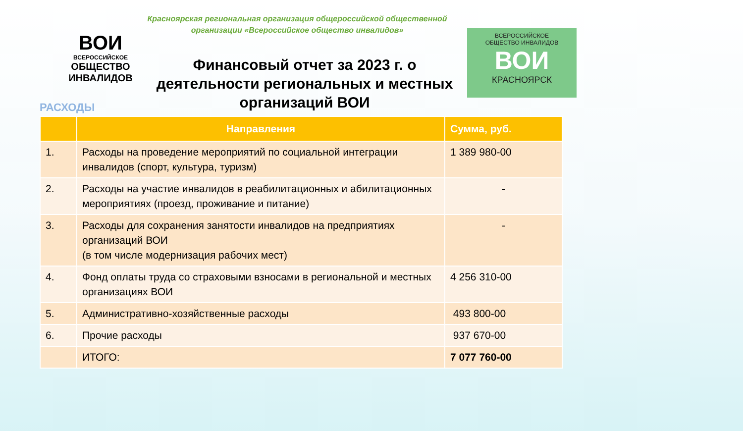ВОИ
ВСЕРОССИЙСКОЕ
ОБЩЕСТВО
ИНВАЛИДОВ
ВСЕРОССИЙСКОЕ
ОБЩЕСТВО ИНВАЛИДОВ
ВОИ
КРАСНОЯРСК
Красноярская региональная организация общероссийской общественной организации «Всероссийское общество инвалидов»
Финансовый отчет за 2023 г. о деятельности региональных и местных организаций ВОИ
РАСХОДЫ
| | Направления | Сумма, руб. |
| --- | --- | --- |
| 1. | Расходы на проведение мероприятий по социальной интеграции инвалидов (спорт, культура, туризм) | 1 389 980-00 |
| 2. | Расходы на участие инвалидов в реабилитационных и абилитационных мероприятиях (проезд, проживание и питание) | - |
| 3. | Расходы для сохранения занятости инвалидов на предприятиях организаций ВОИ (в том числе модернизация рабочих мест) | - |
| 4. | Фонд оплаты труда со страховыми взносами в региональной и местных организациях ВОИ | 4 256 310-00 |
| 5. | Административно-хозяйственные расходы | 493 800-00 |
| 6. | Прочие расходы | 937 670-00 |
| | ИТОГО: | 7 077 760-00 |